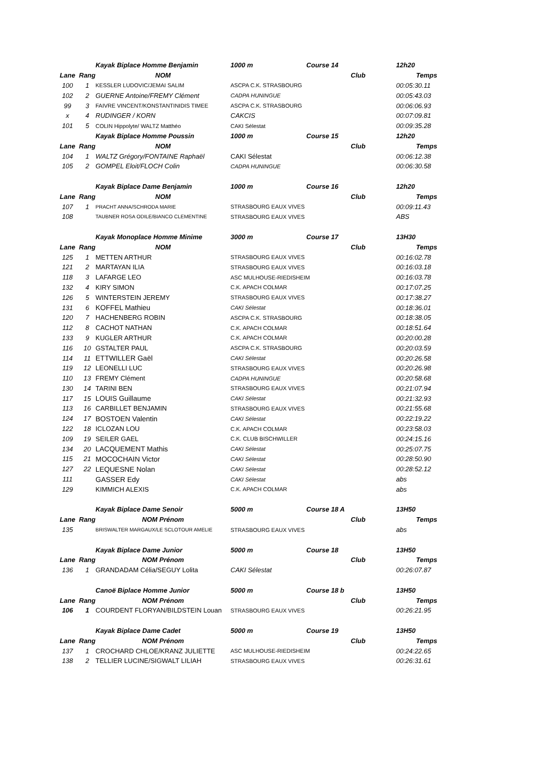| | | Kayak Biplace Homme Benjamin | 1000 m Course 14 | 12h20 |
| Lane | Rang | NOM | Club | Temps |
| 100 | 1 | KESSLER LUDOVIC/JEMAI SALIM | ASCPA C.K. STRASBOURG | 00:05:30.11 |
| 102 | 2 | GUERNE Antoine/FREMY Clément | CADPA HUNINGUE | 00:05:43.03 |
| 99 | 3 | FAIVRE VINCENT/KONSTANTINIDIS TIMEE | ASCPA C.K. STRASBOURG | 00:06:06.93 |
| x | 4 | RUDINGER / KORN | CAKCIS | 00:07:09.81 |
| 101 | 5 | COLIN Hippolyte/ WALTZ Matthéo | CAKI Sélestat | 00:09:35.28 |
| | | Kayak Biplace Homme Poussin | 1000 m Course 15 | 12h20 |
| Lane | Rang | NOM | Club | Temps |
| 104 | 1 | WALTZ Grégory/FONTAINE Raphaël | CAKI Sélestat | 00:06:12.38 |
| 105 | 2 | GOMPEL Eloit/FLOCH Colin | CADPA HUNINGUE | 00:06:30.58 |
| | | Kayak Biplace Dame Benjamin | 1000 m Course 16 | 12h20 |
| Lane | Rang | NOM | Club | Temps |
| 107 | 1 | PRACHT ANNA/SCHRODA MARIE | STRASBOURG EAUX VIVES | 00:09:11.43 |
| 108 | | TAUBNER ROSA ODILE/BIANCO CLEMENTINE | STRASBOURG EAUX VIVES | ABS |
| | | Kayak Monoplace Homme Minime | 3000 m Course 17 | 13H30 |
| Lane | Rang | NOM | Club | Temps |
| 125 | 1 | METTEN ARTHUR | STRASBOURG EAUX VIVES | 00:16:02.78 |
| 121 | 2 | MARTAYAN ILIA | STRASBOURG EAUX VIVES | 00:16:03.18 |
| 118 | 3 | LAFARGE LEO | ASC MULHOUSE-RIEDISHEIM | 00:16:03.78 |
| 132 | 4 | KIRY SIMON | C.K. APACH COLMAR | 00:17:07.25 |
| 126 | 5 | WINTERSTEIN JEREMY | STRASBOURG EAUX VIVES | 00:17:38.27 |
| 131 | 6 | KOFFEL Mathieu | CAKI Sélestat | 00:18:36.01 |
| 120 | 7 | HACHENBERG ROBIN | ASCPA C.K. STRASBOURG | 00:18:38.05 |
| 112 | 8 | CACHOT NATHAN | C.K. APACH COLMAR | 00:18:51.64 |
| 133 | 9 | KUGLER ARTHUR | C.K. APACH COLMAR | 00:20:00.28 |
| 116 | 10 | GSTALTER PAUL | ASCPA C.K. STRASBOURG | 00:20:03.59 |
| 114 | 11 | ETTWILLER Gaël | CAKI Sélestat | 00:20:26.58 |
| 119 | 12 | LEONELLI LUC | STRASBOURG EAUX VIVES | 00:20:26.98 |
| 110 | 13 | FREMY Clément | CADPA HUNINGUE | 00:20:58.68 |
| 130 | 14 | TARINI BEN | STRASBOURG EAUX VIVES | 00:21:07.94 |
| 117 | 15 | LOUIS Guillaume | CAKI Sélestat | 00:21:32.93 |
| 113 | 16 | CARBILLET BENJAMIN | STRASBOURG EAUX VIVES | 00:21:55.68 |
| 124 | 17 | BOSTOEN Valentin | CAKI Sélestat | 00:22:19.22 |
| 122 | 18 | ICLOZAN LOU | C.K. APACH COLMAR | 00:23:58.03 |
| 109 | 19 | SEILER GAEL | C.K. CLUB BISCHWILLER | 00:24:15.16 |
| 134 | 20 | LACQUEMENT Mathis | CAKI Sélestat | 00:25:07.75 |
| 115 | 21 | MOCOCHAIN Victor | CAKI Sélestat | 00:28:50.90 |
| 127 | 22 | LEQUESNE Nolan | CAKI Sélestat | 00:28:52.12 |
| 111 | | GASSER Edy | CAKI Sélestat | abs |
| 129 | | KIMMICH ALEXIS | C.K. APACH COLMAR | abs |
| | | Kayak Biplace Dame Senoir | 5000 m Course 18 A | 13H50 |
| Lane | Rang | NOM Prénom | Club | Temps |
| 135 | | BRISWALTER MARGAUX/LE SCLOTOUR AMELIE | STRASBOURG EAUX VIVES | abs |
| | | Kayak Biplace Dame Junior | 5000 m Course 18 | 13H50 |
| Lane | Rang | NOM Prénom | Club | Temps |
| 136 | 1 | GRANDADAM Célia/SEGUY Lolita | CAKI Sélestat | 00:26:07.87 |
| | | Canoë Biplace Homme Junior | 5000 m Course 18 b | 13H50 |
| Lane | Rang | NOM Prénom | Club | Temps |
| 106 | 1 | COURDENT FLORYAN/BILDSTEIN Louan | STRASBOURG EAUX VIVES | 00:26:21.95 |
| | | Kayak Biplace Dame Cadet | 5000 m Course 19 | 13H50 |
| Lane | Rang | NOM Prénom | Club | Temps |
| 137 | 1 | CROCHARD CHLOE/KRANZ JULIETTE | ASC MULHOUSE-RIEDISHEIM | 00:24:22.65 |
| 138 | 2 | TELLIER LUCINE/SIGWALT LILIAH | STRASBOURG EAUX VIVES | 00:26:31.61 |